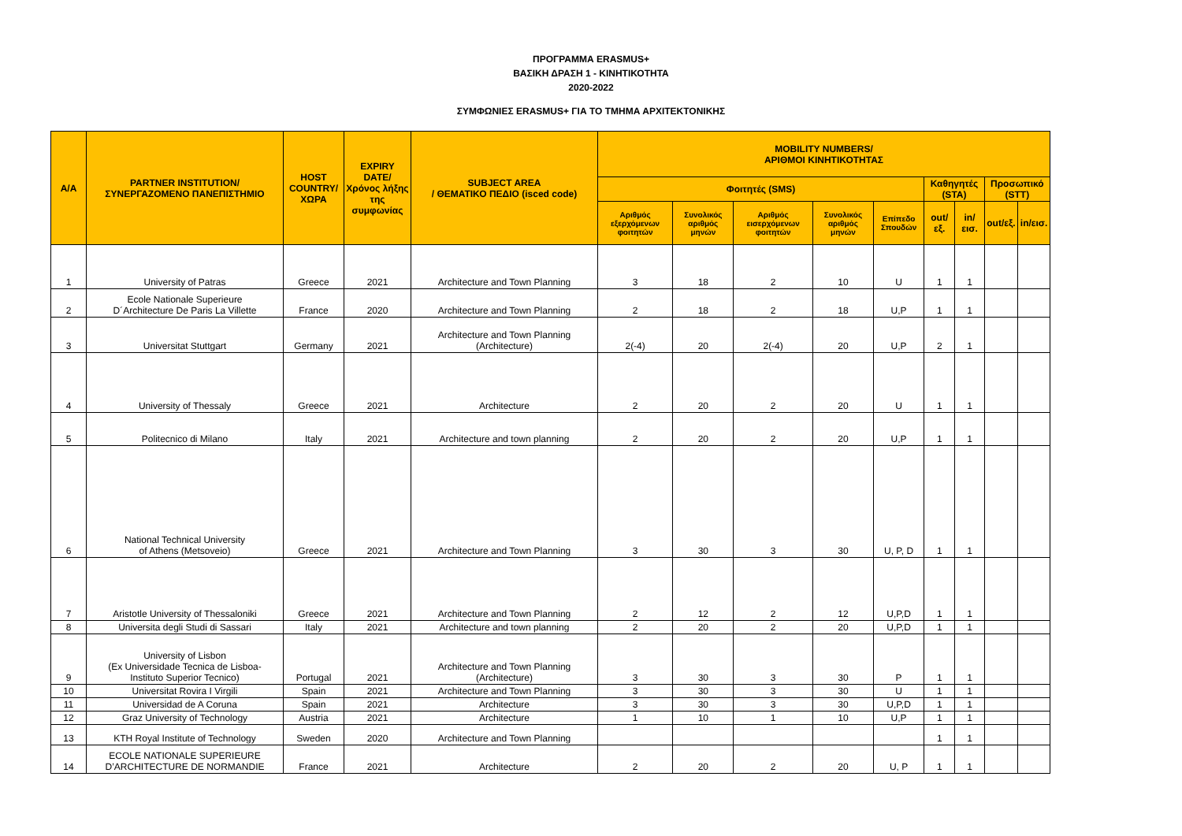ΠΡΟΓΡΑΜΜΑ ERASMUS+
ΒΑΣΙΚΗ ΔΡΑΣΗ 1 - ΚΙΝΗΤΙΚΟΤΗΤΑ
2020-2022
ΣΥΜΦΩΝΙΕΣ ERASMUS+ ΓΙΑ ΤΟ ΤΜΗΜΑ ΑΡΧΙΤΕΚΤΟΝΙΚΗΣ
| Α/Α | PARTNER INSTITUTION/ ΣΥΝΕΡΓΑΖΟΜΕΝΟ ΠΑΝΕΠΙΣΤΗΜΙΟ | HOST COUNTRY/ ΧΩΡΑ | EXPIRY DATE/ Χρόνος λήξης της συμφωνίας | SUBJECT AREA / ΘΕΜΑΤΙΚΟ ΠΕΔΙΟ (isced code) | MOBILITY NUMBERS/ ΑΡΙΘΜΟΙ ΚΙΝΗΤΙΚΟΤΗΤΑΣ | | | | | | | | |
| --- | --- | --- | --- | --- | --- | --- | --- | --- | --- | --- | --- | --- | --- |
| | | | | | Φοιτητές (SMS) | | | | | Καθηγητές (STA) | | Προσωπικό (STT) | |
| | | | | | Αριθμός εξερχόμενων φοιτητών | Συνολικός αριθμός μηνών | Αριθμός εισερχόμενων φοιτητών | Συνολικός αριθμός μηνών | Επίπεδο Σπουδών | out/εξ. | in/εισ. | out/εξ. | in/εισ. |
| 1 | University of Patras | Greece | 2021 | Architecture and Town Planning | 3 | 18 | 2 | 10 | U | 1 | 1 | | |
| 2 | Ecole Nationale Superieure D´Architecture De Paris La Villette | France | 2020 | Architecture and Town Planning | 2 | 18 | 2 | 18 | U,P | 1 | 1 | | |
| 3 | Universitat Stuttgart | Germany | 2021 | Architecture and Town Planning (Architecture) | 2(-4) | 20 | 2(-4) | 20 | U,P | 2 | 1 | | |
| 4 | University of Thessaly | Greece | 2021 | Architecture | 2 | 20 | 2 | 20 | U | 1 | 1 | | |
| 5 | Politecnico di Milano | Italy | 2021 | Architecture and town planning | 2 | 20 | 2 | 20 | U,P | 1 | 1 | | |
| 6 | National Technical University of Athens (Metsoveio) | Greece | 2021 | Architecture and Town Planning | 3 | 30 | 3 | 30 | U, P, D | 1 | 1 | | |
| 7 | Aristotle University of Thessaloniki | Greece | 2021 | Architecture and Town Planning | 2 | 12 | 2 | 12 | U,P,D | 1 | 1 | | |
| 8 | Universita degli Studi di Sassari | Italy | 2021 | Architecture and town planning | 2 | 20 | 2 | 20 | U,P,D | 1 | 1 | | |
| 9 | University of Lisbon (Ex Universidade Tecnica de Lisboa- Instituto Superior Tecnico) | Portugal | 2021 | Architecture and Town Planning (Architecture) | 3 | 30 | 3 | 30 | P | 1 | 1 | | |
| 10 | Universitat Rovira I Virgili | Spain | 2021 | Architecture and Town Planning | 3 | 30 | 3 | 30 | U | 1 | 1 | | |
| 11 | Universidad de A Coruna | Spain | 2021 | Architecture | 3 | 30 | 3 | 30 | U,P,D | 1 | 1 | | |
| 12 | Graz University of Technology | Austria | 2021 | Architecture | 1 | 10 | 1 | 10 | U,P | 1 | 1 | | |
| 13 | KTH Royal Institute of Technology | Sweden | 2020 | Architecture and Town Planning | | | | | | 1 | 1 | | |
| 14 | ECOLE NATIONALE SUPERIEURE D’ARCHITECTURE DE NORMANDIE | France | 2021 | Architecture | 2 | 20 | 2 | 20 | U, P | 1 | 1 | | |